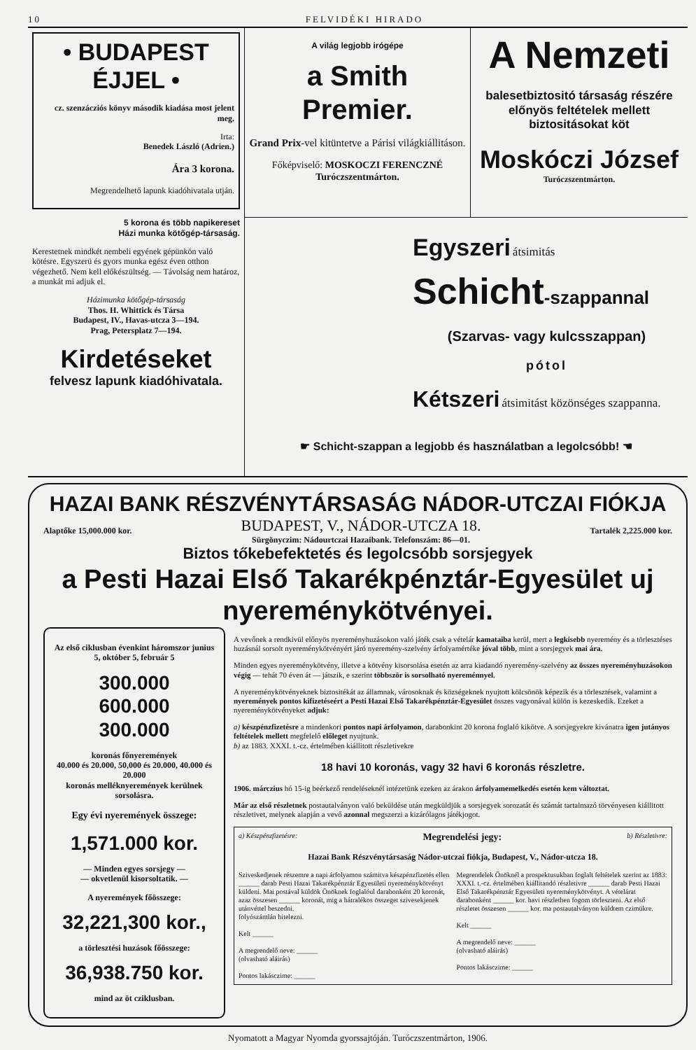10 FELVIDÉKI HIRADO
• BUDAPEST ÉJJEL •
cz. szenzácziós könyv második kiadása most jelent meg.
Irta:
Benedek László (Adrien.)
Ára 3 korona.
Megrendelhető lapunk kiadóhivatala utján.
5 korona és több napikereset
Házi munka kötőgép-társaság.
Kerestetnek mindkét nembeli egyének gépünkön való kötésre. Egyszerü és gyors munka egész éven otthon végezhető. Nem kell előkészültség. — Távolság nem határoz, a munkát mi adjuk el.
Házimunka kötőgép-társaság
Thos. H. Whittick és Társa
Budapest, IV., Havas-utcza 3—194.
Prag, Petersplatz 7—194.
Kirdetéseket
felvesz lapunk kiadóhivatala.
A világ legjobb irógépe
a Smith Premier.
Grand Prix-vel kitüntetve a Párisi világkiállitáson.
Főképviselő: MOSKOCZI FERENCZNÉ
Turóczszentmárton.
A Nemzeti
balesetbiztositó társaság részére előnyös feltételek mellett biztositásokat köt
Moskóczi József Turóczszentmárton.
Egyszeri átsimitás
Schicht-szappannal
(Szarvas- vagy kulcsszappan)
pótol
Kétszeri átsimitást közönséges szappanna.
☛ Schicht-szappan a legjobb és használatban a legolcsóbb! ☚
HAZAI BANK RÉSZVÉNYTÁRSASÁG NÁDOR-UTCZAI FIÓKJA
Alaptőke 15,000.000 kor.
BUDAPEST, V., NÁDOR-UTCZA 18.
Sürgönyczim: Nádourtczai Hazaibank. Telefonszám: 86—01.
Tartalék 2,225.000 kor.
Biztos tőkebefektetés és legolcsóbb sorsjegyek
a Pesti Hazai Első Takarékpénztár-Egyesület uj nyereménykötvényei.
Az első ciklusban évenkint háromszor junius 5, október 5, február 5
300.000
600.000
300.000
koronás főnyeremények
40.000 és 20.000, 50,000 és 20.000, 40.000 és 20.000
koronás melléknyeremények kerülnek sorsolásra.
Egy évi nyeremények összege:
1,571.000 kor.
— Minden egyes sorsjegy —
— okvetlenül kisorsoltatik. —
A nyeremények főösszege:
32,221,300 kor.,
a törlesztési huzások főösszege:
36,938.750 kor.
mind az öt cziklusban.
A vevőnek a rendkivül előnyös nyereményhuzásokon való játék csak a vételár kamataiba kerül, mert a legkisebb nyeremény és a törlesztéses huzásnál sorsolt nyereménykötvényért járó nyeremény-szelvény árfolyamértéke jóval több, mint a sorsjegyek mai ára.
Minden egyes nyereménykötvény, illetve a kötvény kisorsolása esetén az arra kiadandó nyeremény-szelvény az összes nyereményhuzásokon végig — tehát 70 éven át — játszik, e szerint többször is sorsolható nyereménnyel.
A nyereménykötvényeknek biztositékát az államnak, városoknak és községeknek nyujtott kölcsönök képezik és a törlesztések, valamint a nyeremények pontos kifizetéseért a Pesti Hazai Első Takarékpénztár-Egyesület összes vagyonával külön is kezeskedik. Ezeket a nyereménykötvényeket adjuk:
a) készpénzfizetésre a mindenkori pontos napi árfolyamon, darabonkint 20 korona foglaló kikötve. A sorsjegyekre kivánatra igen jutányos feltételek mellett megfelelő előleget nyujtunk.
b) az 1883. XXXI. t.-cz. értelmében kiállitott részletivekre
18 havi 10 koronás, vagy 32 havi 6 koronás részletre.
1906. márczius hó 15-ig beérkező rendeléseknél intézetünk ezeken az árakon árfolyamemelkedés esetén kem változtat.
Már az első részletnek postautalványon való beküldése után megküldjük a sorsjegyek sorozatát és számát tartalmazó törvényesen kiállitott részletivet, melynek alapján a vevő azonnal megszerzi a kizárólagos játékjogot.
a) Készpénzfizetésre: Megrendelési jegy: b) Részletivre:
Hazai Bank Részvénytársaság Nádor-utczai fiókja, Budapest, V., Nádor-utcza 18.
Sziveskedjenek részemre a napi árfolyamon számitva készpénzfizetés ellen ______ darab Pesti Hazai Takarékpénztár Egyesületi nyereménykötvényt küldeni. Mai postával küldök Önöknek foglalóul darabonként 20 koronát, azaz összesen ______ koronát, mig a hátralékos összeget szivesekjenek utánvéttel beszedni.
folyószámlán hitelezni.
Kelt ______
A megrendelő neve: ______
(olvasható aláirás)
Pontos lakásczime: ______
Megrendelek Önöknél a prospektusukban foglalt feltételek szerint az 1883: XXXI. t.-cz. értelmében kiállitandó részletivre ______ darab Pesti Hazai Első Takarékpénztár Egyesületi nyereménykötvényt. A vételárat darabonként ______ kor. havi részletben fogom törleszteni. Az első részletet összesen ______ kor. ma postautalványon küldtem czimükre.
Kelt ______
A megrendelő neve: ______
(olvasható aláirás)
Pontos lakásczime: ______
Nyomatott a Magyar Nyomda gyorssajtóján. Turóczszentmárton, 1906.